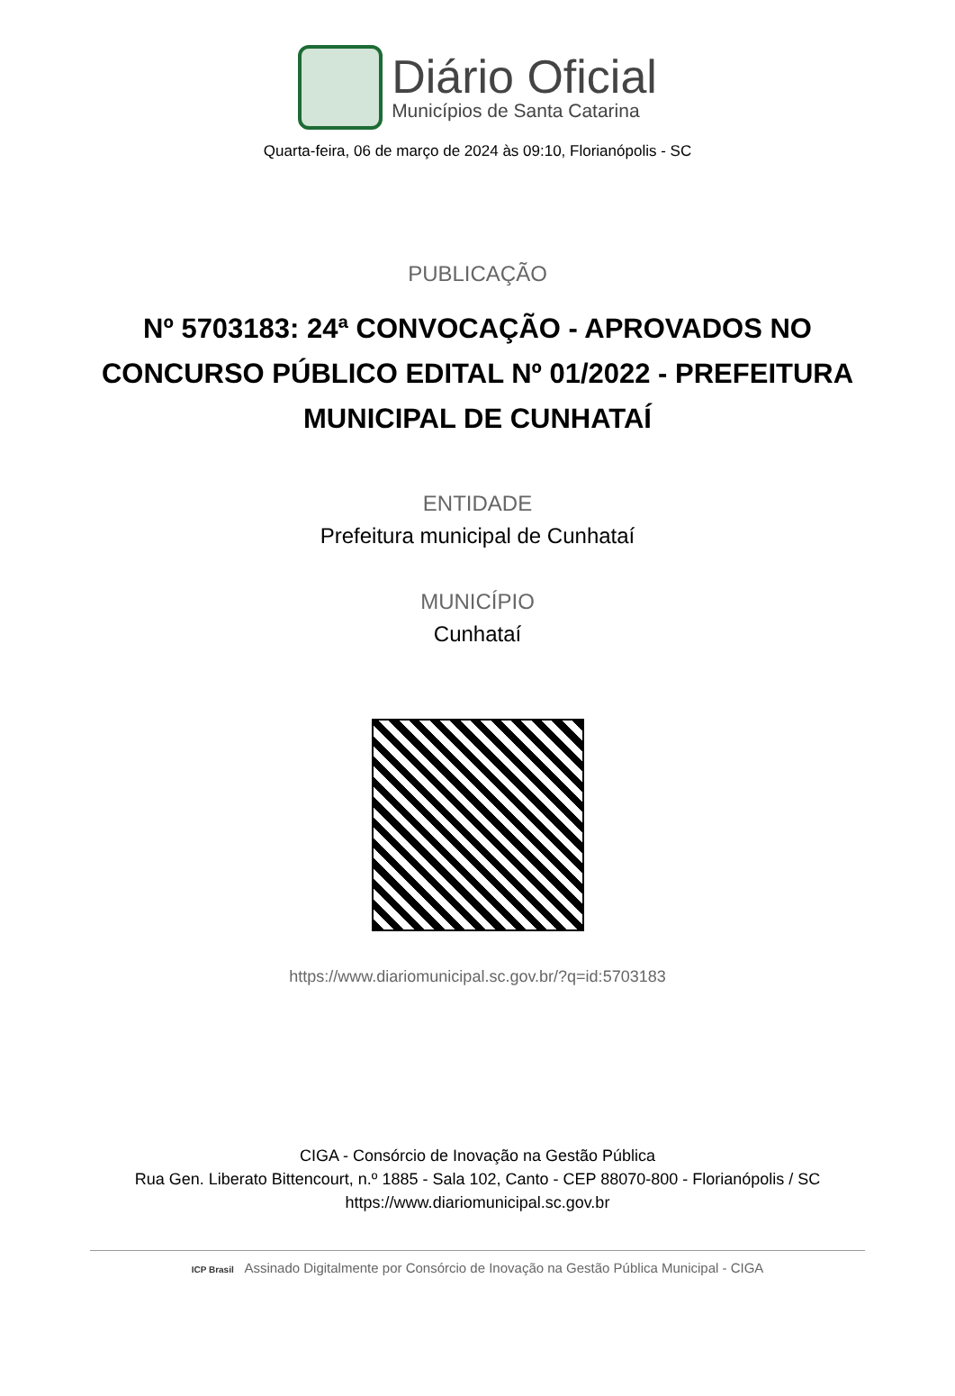Diário Oficial
Municípios de Santa Catarina
Quarta-feira, 06 de março de 2024 às 09:10, Florianópolis - SC
PUBLICAÇÃO
Nº 5703183: 24ª CONVOCAÇÃO - APROVADOS NO CONCURSO PÚBLICO EDITAL Nº 01/2022 - PREFEITURA MUNICIPAL DE CUNHATAÍ
ENTIDADE
Prefeitura municipal de Cunhataí
MUNICÍPIO
Cunhataí
https://www.diariomunicipal.sc.gov.br/?q=id:5703183
CIGA - Consórcio de Inovação na Gestão Pública
Rua Gen. Liberato Bittencourt, n.º 1885 - Sala 102, Canto - CEP 88070-800 - Florianópolis / SC
https://www.diariomunicipal.sc.gov.br
ICP Brasil Assinado Digitalmente por Consórcio de Inovação na Gestão Pública Municipal - CIGA